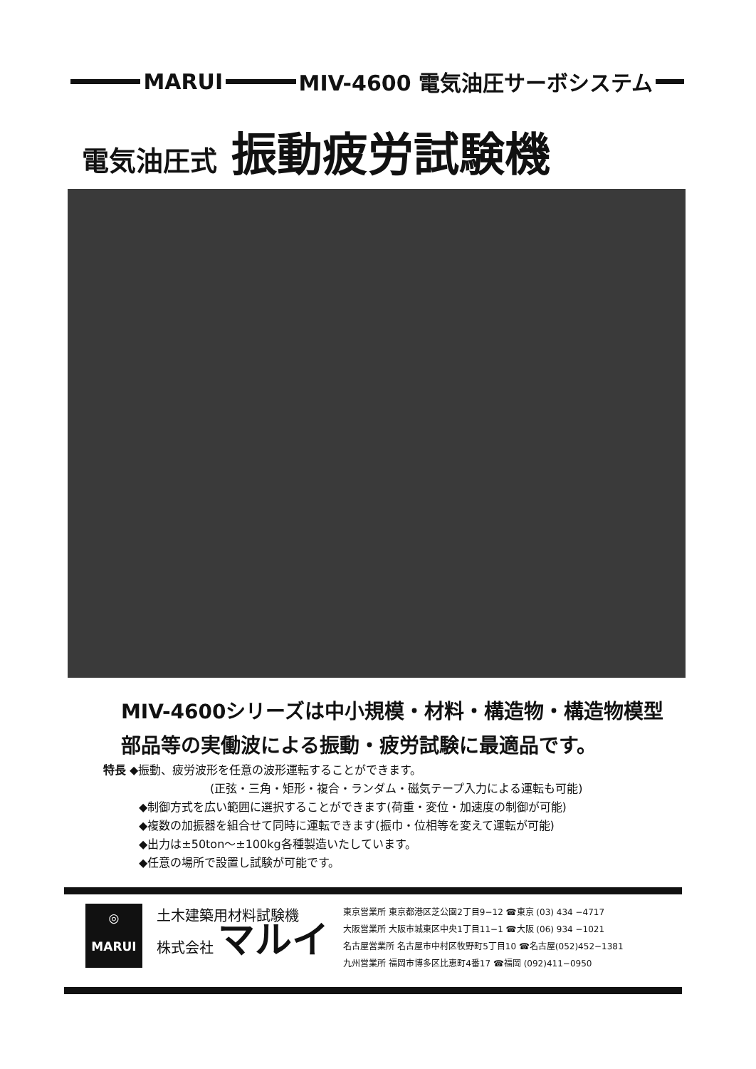MARUI
MIV-4600 電気油圧サーボシステム
電気油圧式 振動疲労試験機
MIV-4600シリーズは中小規模・材料・構造物・構造物模型
部品等の実働波による振動・疲労試験に最適品です。
特長 ◆振動、疲労波形を任意の波形運転することができます。
(正弦・三角・矩形・複合・ランダム・磁気テープ入力による運転も可能)
◆制御方式を広い範囲に選択することができます(荷重・変位・加速度の制御が可能)
◆複数の加振器を組合せて同時に運転できます(振巾・位相等を変えて運転が可能)
◆出力は±50ton〜±100kg各種製造いたしています。
◆任意の場所で設置し試験が可能です。
◎
MARUI
土木建築用材料試験機
株式会社 マルイ
東京営業所 東京都港区芝公園2丁目9−12 ☎東京 (03) 434 −4717
大阪営業所 大阪市城東区中央1丁目11−1 ☎大阪 (06) 934 −1021
名古屋営業所 名古屋市中村区牧野町5丁目10 ☎名古屋(052)452−1381
九州営業所 福岡市博多区比恵町4番17 ☎福岡 (092)411−0950